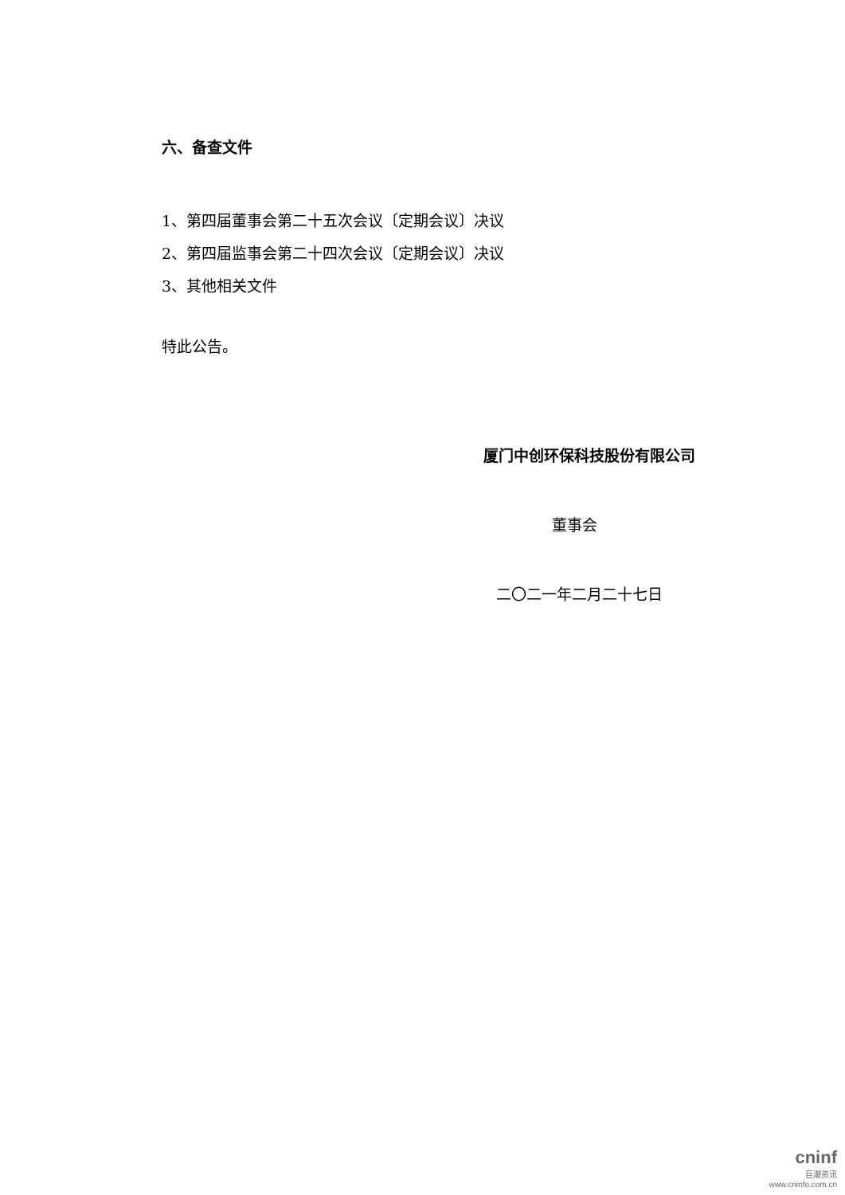六、备查文件
1、第四届董事会第二十五次会议〔定期会议〕决议
2、第四届监事会第二十四次会议〔定期会议〕决议
3、其他相关文件
特此公告。
厦门中创环保科技股份有限公司
董事会
二〇二一年二月二十七日
cninf
巨潮资讯
www.cninfo.com.cn